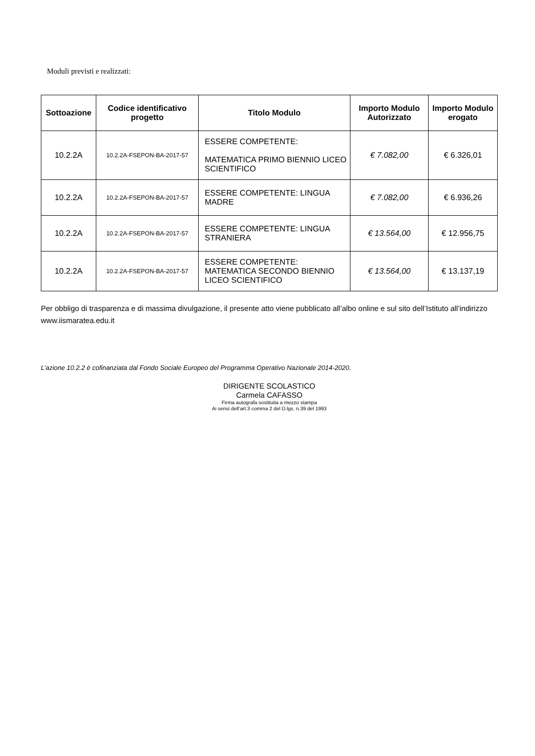Moduli previsti e realizzati:
| Sottoazione | Codice identificativo progetto | Titolo Modulo | Importo Modulo Autorizzato | Importo Modulo erogato |
| --- | --- | --- | --- | --- |
| 10.2.2A | 10.2.2A-FSEPON-BA-2017-57 | ESSERE COMPETENTE: MATEMATICA PRIMO BIENNIO LICEO SCIENTIFICO | € 7.082,00 | € 6.326,01 |
| 10.2.2A | 10.2.2A-FSEPON-BA-2017-57 | ESSERE COMPETENTE: LINGUA MADRE | € 7.082,00 | € 6.936,26 |
| 10.2.2A | 10.2.2A-FSEPON-BA-2017-57 | ESSERE COMPETENTE: LINGUA STRANIERA | € 13.564,00 | € 12.956,75 |
| 10.2.2A | 10.2.2A-FSEPON-BA-2017-57 | ESSERE COMPETENTE: MATEMATICA SECONDO BIENNIO LICEO SCIENTIFICO | € 13.564,00 | € 13.137,19 |
Per obbligo di trasparenza e di massima divulgazione, il presente atto viene pubblicato all’albo online e sul sito dell’Istituto all’indirizzo www.iismaratea.edu.it
L’azione 10.2.2 è cofinanziata dal Fondo Sociale Europeo del Programma Operativo Nazionale 2014-2020.
DIRIGENTE SCOLASTICO
Carmela CAFASSO
Firma autografa sostituita a mezzo stampa
Ai sensi dell’art.3 comma 2 del D.lgs. n.39 del 1993